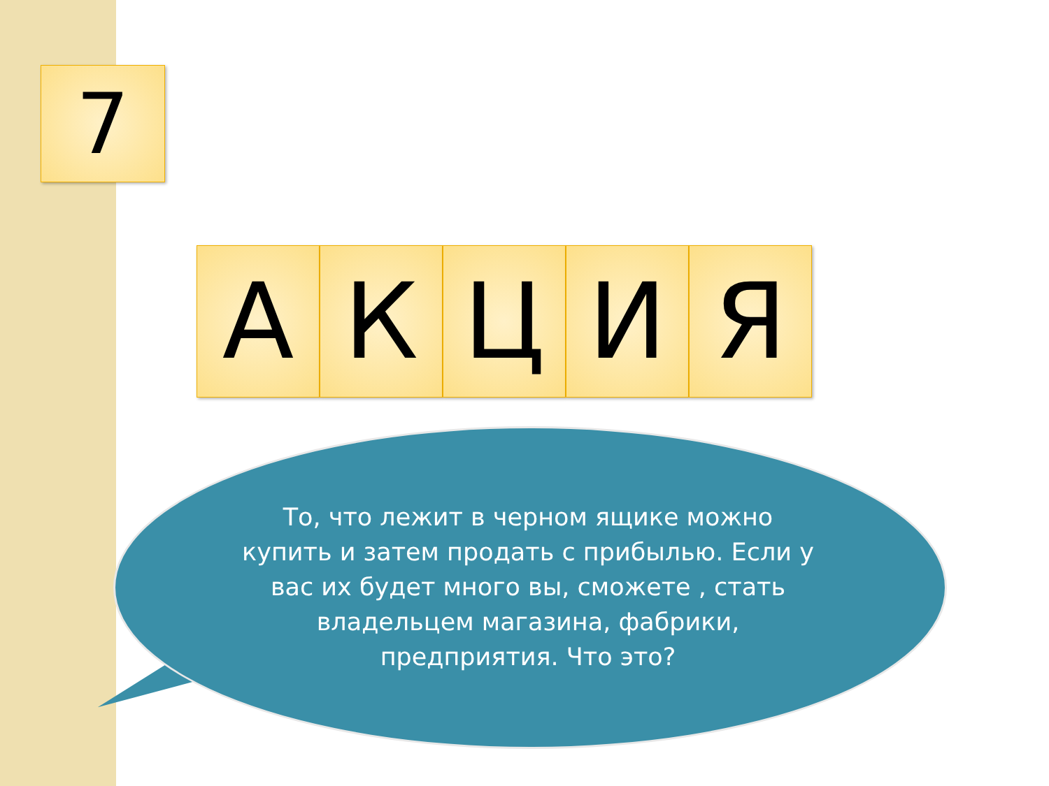7
А К Ц И Я
То, что лежит в черном ящике можно купить и затем продать с прибылью. Если у вас их будет много вы, сможете , стать владельцем магазина, фабрики, предприятия. Что это?